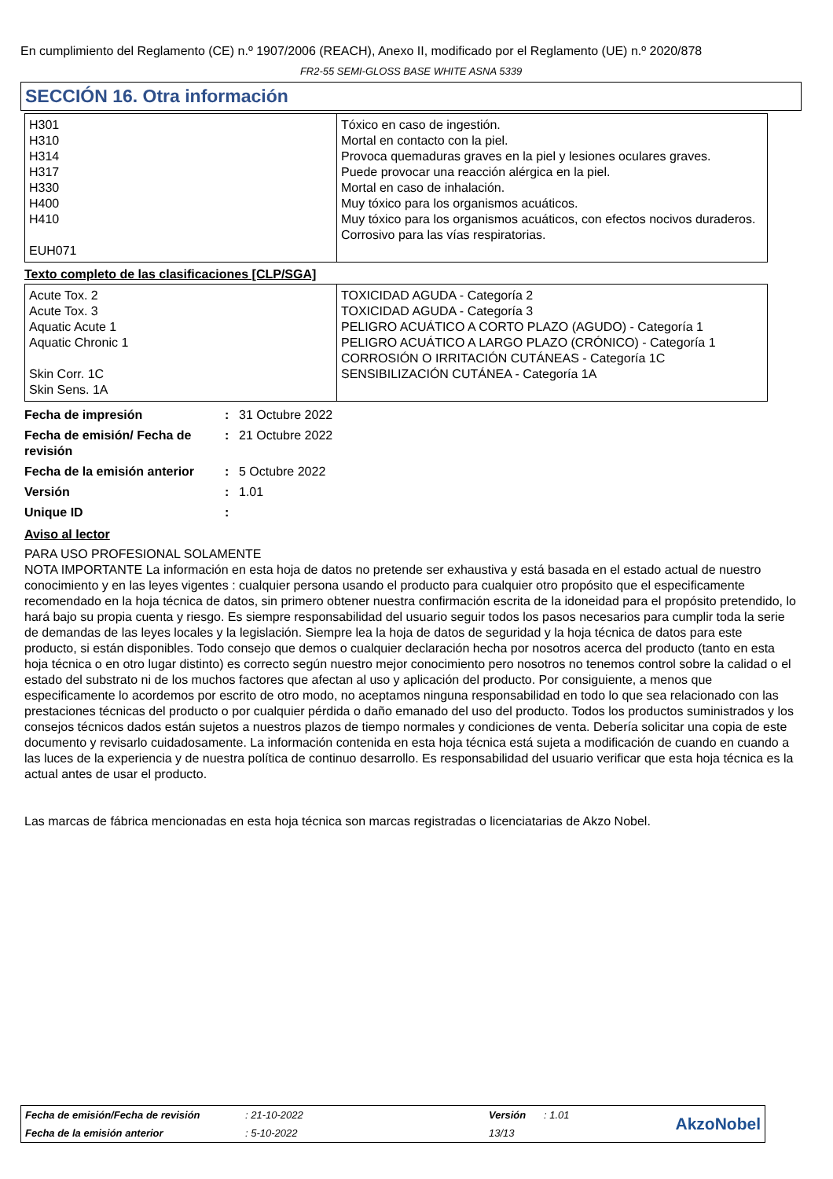En cumplimiento del Reglamento (CE) n.º 1907/2006 (REACH), Anexo II, modificado por el Reglamento (UE) n.º 2020/878
FR2-55 SEMI-GLOSS BASE WHITE ASNA 5339
SECCIÓN 16. Otra información
| H301 H310 H314 H317 H330 H400 H410 EUH071 | Tóxico en caso de ingestión. Mortal en contacto con la piel. Provoca quemaduras graves en la piel y lesiones oculares graves. Puede provocar una reacción alérgica en la piel. Mortal en caso de inhalación. Muy tóxico para los organismos acuáticos. Muy tóxico para los organismos acuáticos, con efectos nocivos duraderos. Corrosivo para las vías respiratorias. |
Texto completo de las clasificaciones [CLP/SGA]
| Acute Tox. 2 Acute Tox. 3 Aquatic Acute 1 Aquatic Chronic 1 Skin Corr. 1C Skin Sens. 1A | TOXICIDAD AGUDA - Categoría 2 TOXICIDAD AGUDA - Categoría 3 PELIGRO ACUÁTICO A CORTO PLAZO (AGUDO) - Categoría 1 PELIGRO ACUÁTICO A LARGO PLAZO (CRÓNICO) - Categoría 1 CORROSIÓN O IRRITACIÓN CUTÁNEAS - Categoría 1C SENSIBILIZACIÓN CUTÁNEA - Categoría 1A |
| Fecha de impresión | : | 31 Octubre 2022 |
| Fecha de emisión/ Fecha de revisión | : | 21 Octubre 2022 |
| Fecha de la emisión anterior | : | 5 Octubre 2022 |
| Versión | : | 1.01 |
| Unique ID | : | |
Aviso al lector
PARA USO PROFESIONAL SOLAMENTE
NOTA IMPORTANTE La información en esta hoja de datos no pretende ser exhaustiva y está basada en el estado actual de nuestro conocimiento y en las leyes vigentes : cualquier persona usando el producto para cualquier otro propósito que el especificamente recomendado en la hoja técnica de datos, sin primero obtener nuestra confirmación escrita de la idoneidad para el propósito pretendido, lo hará bajo su propia cuenta y riesgo. Es siempre responsabilidad del usuario seguir todos los pasos necesarios para cumplir toda la serie de demandas de las leyes locales y la legislación. Siempre lea la hoja de datos de seguridad y la hoja técnica de datos para este producto, si están disponibles. Todo consejo que demos o cualquier declaración hecha por nosotros acerca del producto (tanto en esta hoja técnica o en otro lugar distinto) es correcto según nuestro mejor conocimiento pero nosotros no tenemos control sobre la calidad o el estado del substrato ni de los muchos factores que afectan al uso y aplicación del producto. Por consiguiente, a menos que especificamente lo acordemos por escrito de otro modo, no aceptamos ninguna responsabilidad en todo lo que sea relacionado con las prestaciones técnicas del producto o por cualquier pérdida o daño emanado del uso del producto. Todos los productos suministrados y los consejos técnicos dados están sujetos a nuestros plazos de tiempo normales y condiciones de venta. Debería solicitar una copia de este documento y revisarlo cuidadosamente. La información contenida en esta hoja técnica está sujeta a modificación de cuando en cuando a las luces de la experiencia y de nuestra política de continuo desarrollo. Es responsabilidad del usuario verificar que esta hoja técnica es la actual antes de usar el producto.
Las marcas de fábrica mencionadas en esta hoja técnica son marcas registradas o licenciatarias de Akzo Nobel.
| Fecha de emisión/Fecha de revisión | : 21-10-2022 | Versión | : 1.01 | AkzoNobel |
| Fecha de la emisión anterior | : 5-10-2022 | 13/13 | | |